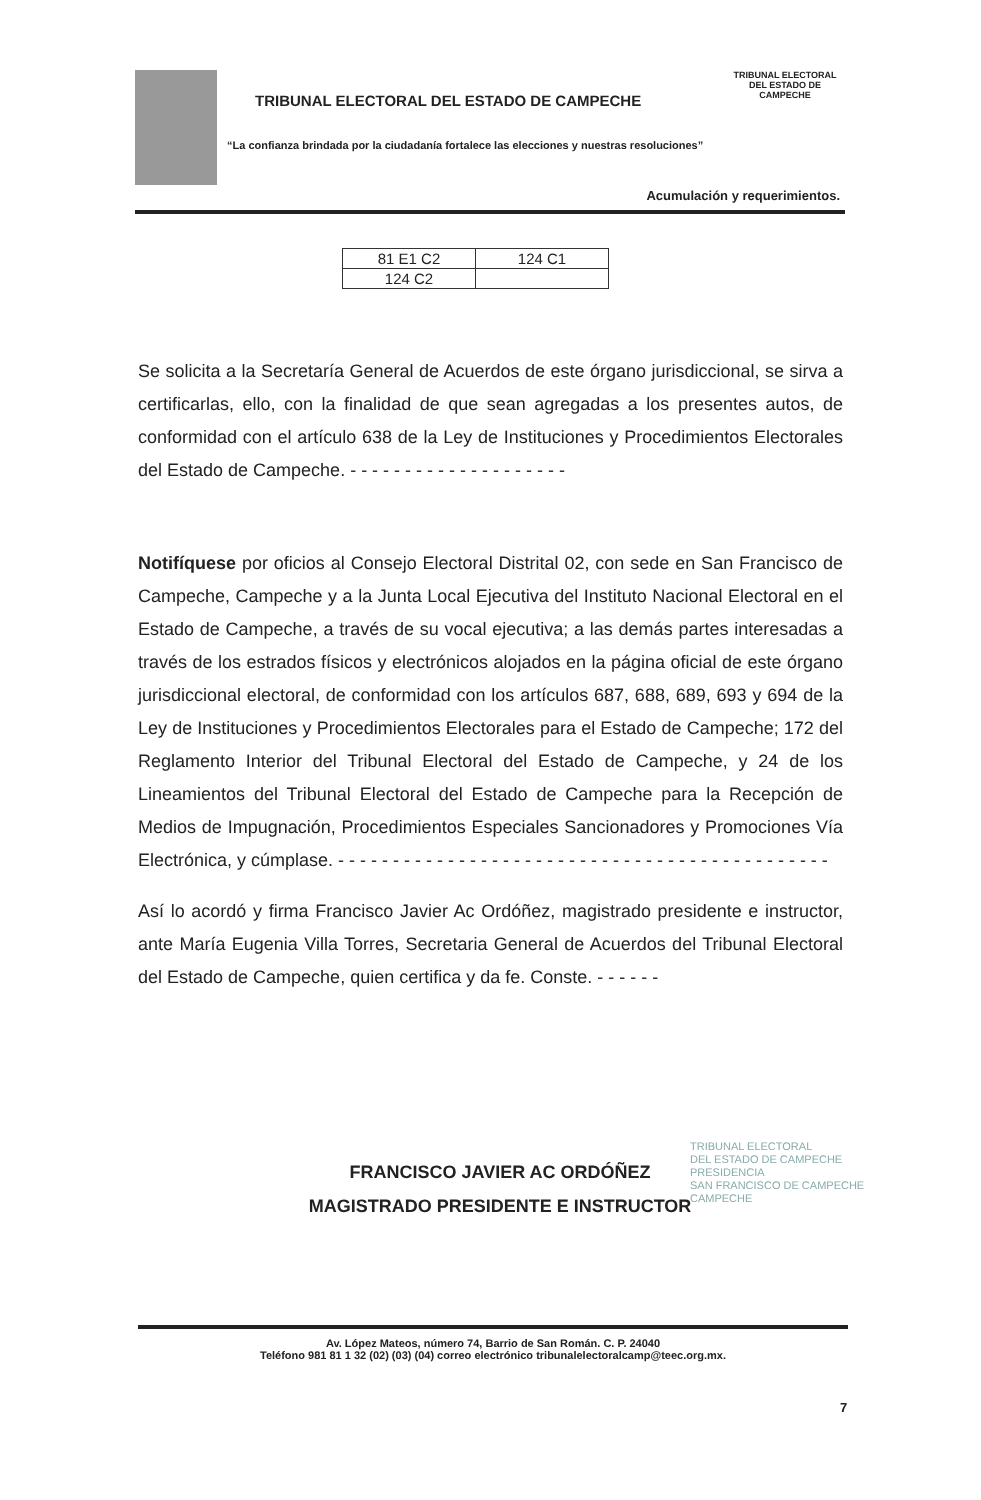TRIBUNAL ELECTORAL
DEL ESTADO DE CAMPECHE
TRIBUNAL ELECTORAL DEL ESTADO DE CAMPECHE
“La confianza brindada por la ciudadanía fortalece las elecciones y nuestras resoluciones”
Acumulación y requerimientos.
| 81 E1 C2 | 124 C1 |
| 124 C2 | |
Se solicita a la Secretaría General de Acuerdos de este órgano jurisdiccional, se sirva a certificarlas, ello, con la finalidad de que sean agregadas a los presentes autos, de conformidad con el artículo 638 de la Ley de Instituciones y Procedimientos Electorales del Estado de Campeche. - - - - - - - - - - - - - - - - - - - -
Notifíquese por oficios al Consejo Electoral Distrital 02, con sede en San Francisco de Campeche, Campeche y a la Junta Local Ejecutiva del Instituto Nacional Electoral en el Estado de Campeche, a través de su vocal ejecutiva; a las demás partes interesadas a través de los estrados físicos y electrónicos alojados en la página oficial de este órgano jurisdiccional electoral, de conformidad con los artículos 687, 688, 689, 693 y 694 de la Ley de Instituciones y Procedimientos Electorales para el Estado de Campeche; 172 del Reglamento Interior del Tribunal Electoral del Estado de Campeche, y 24 de los Lineamientos del Tribunal Electoral del Estado de Campeche para la Recepción de Medios de Impugnación, Procedimientos Especiales Sancionadores y Promociones Vía Electrónica, y cúmplase. - - - - - - - - - - - - - - - - - - - - - - - - - - - - - - - - - - - - - - - - - - - - -
Así lo acordó y firma Francisco Javier Ac Ordóñez, magistrado presidente e instructor, ante María Eugenia Villa Torres, Secretaria General de Acuerdos del Tribunal Electoral del Estado de Campeche, quien certifica y da fe. Conste. - - - - - -
FRANCISCO JAVIER AC ORDÓÑEZ
MAGISTRADO PRESIDENTE E INSTRUCTOR
TRIBUNAL ELECTORAL
DEL ESTADO DE CAMPECHE
PRESIDENCIA
SAN FRANCISCO DE CAMPECHE
CAMPECHE
Av. López Mateos, número 74, Barrio de San Román. C. P. 24040
Teléfono 981 81 1 32 (02) (03) (04) correo electrónico tribunalelectoralcamp@teec.org.mx.
7